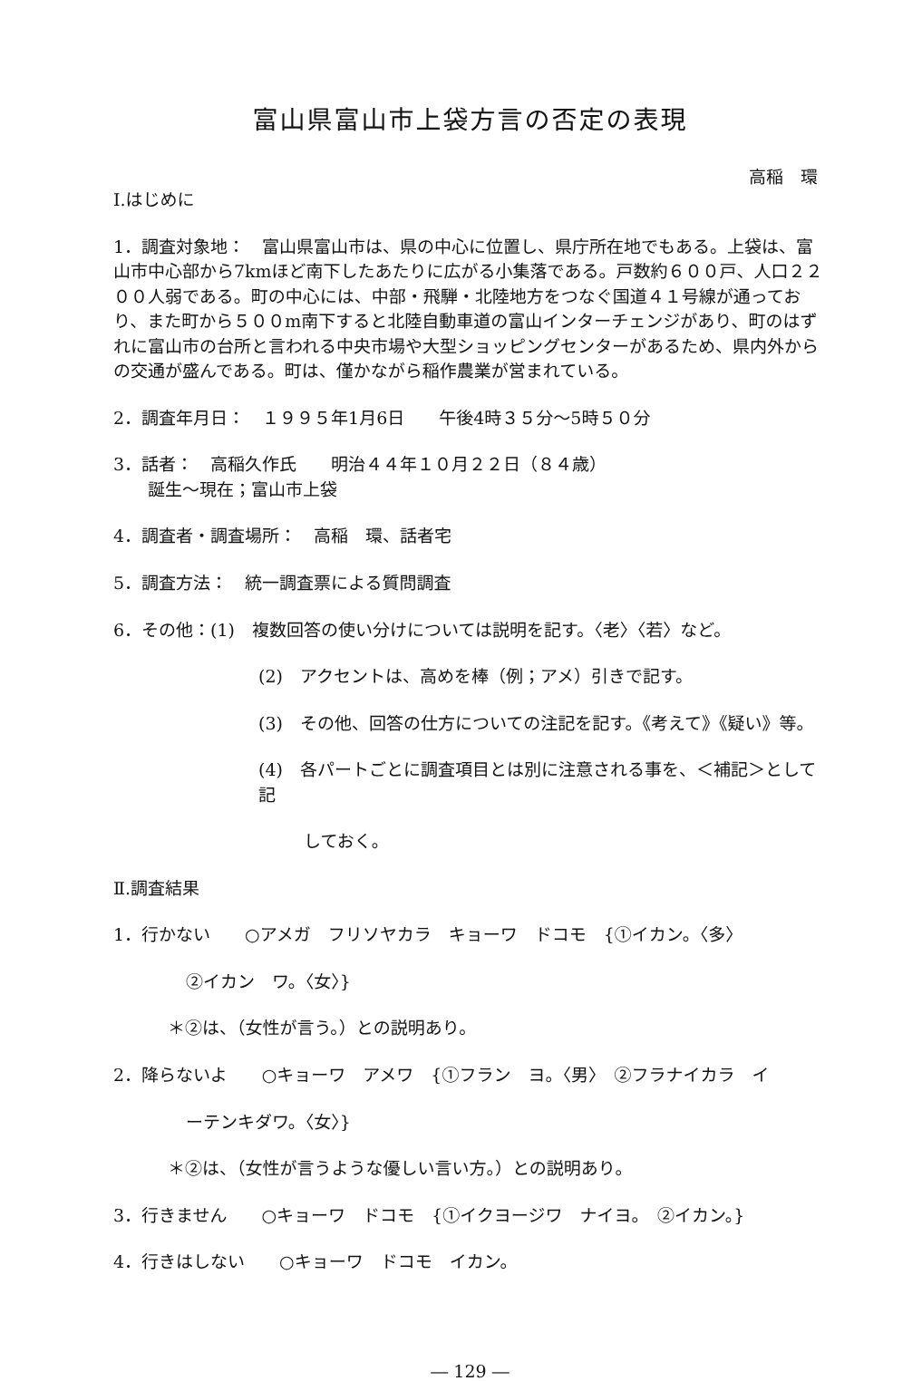富山県富山市上袋方言の否定の表現
高稲　環
Ⅰ.はじめに
1．調査対象地：　富山県富山市は、県の中心に位置し、県庁所在地でもある。上袋は、富山市中心部から7kmほど南下したあたりに広がる小集落である。戸数約６００戸、人口２２００人弱である。町の中心には、中部・飛騨・北陸地方をつなぐ国道４１号線が通っており、また町から５００m南下すると北陸自動車道の富山インターチェンジがあり、町のはずれに富山市の台所と言われる中央市場や大型ショッピングセンターがあるため、県内外からの交通が盛んである。町は、僅かながら稲作農業が営まれている。
2．調査年月日：　１９９５年1月6日　　午後4時３５分～5時５０分
3．話者：　高稲久作氏　　明治４４年１０月２２日（８４歳）
　　誕生～現在；富山市上袋
4．調査者・調査場所：　高稲　環、話者宅
5．調査方法：　統一調査票による質問調査
6．その他：(1)　複数回答の使い分けについては説明を記す。〈老〉〈若〉など。
(2)　アクセントは、高めを棒（例；アメ）引きで記す。
(3)　その他、回答の仕方についての注記を記す。《考えて》《疑い》等。
(4)　各パートごとに調査項目とは別に注意される事を、＜補記＞として記
しておく。
Ⅱ.調査結果
1．行かない　　○アメガ　フリソヤカラ　キョーワ　ドコモ　{①イカン。〈多〉
②イカン　ワ。〈女〉}
＊②は、（女性が言う。）との説明あり。
2．降らないよ　　○キョーワ　アメワ　{①フラン　ヨ。〈男〉　②フラナイカラ　イ
ーテンキダワ。〈女〉}
＊②は、（女性が言うような優しい言い方。）との説明あり。
3．行きません　　○キョーワ　ドコモ　{①イクヨージワ　ナイヨ。　②イカン。}
4．行きはしない　　○キョーワ　ドコモ　イカン。
― 129 ―